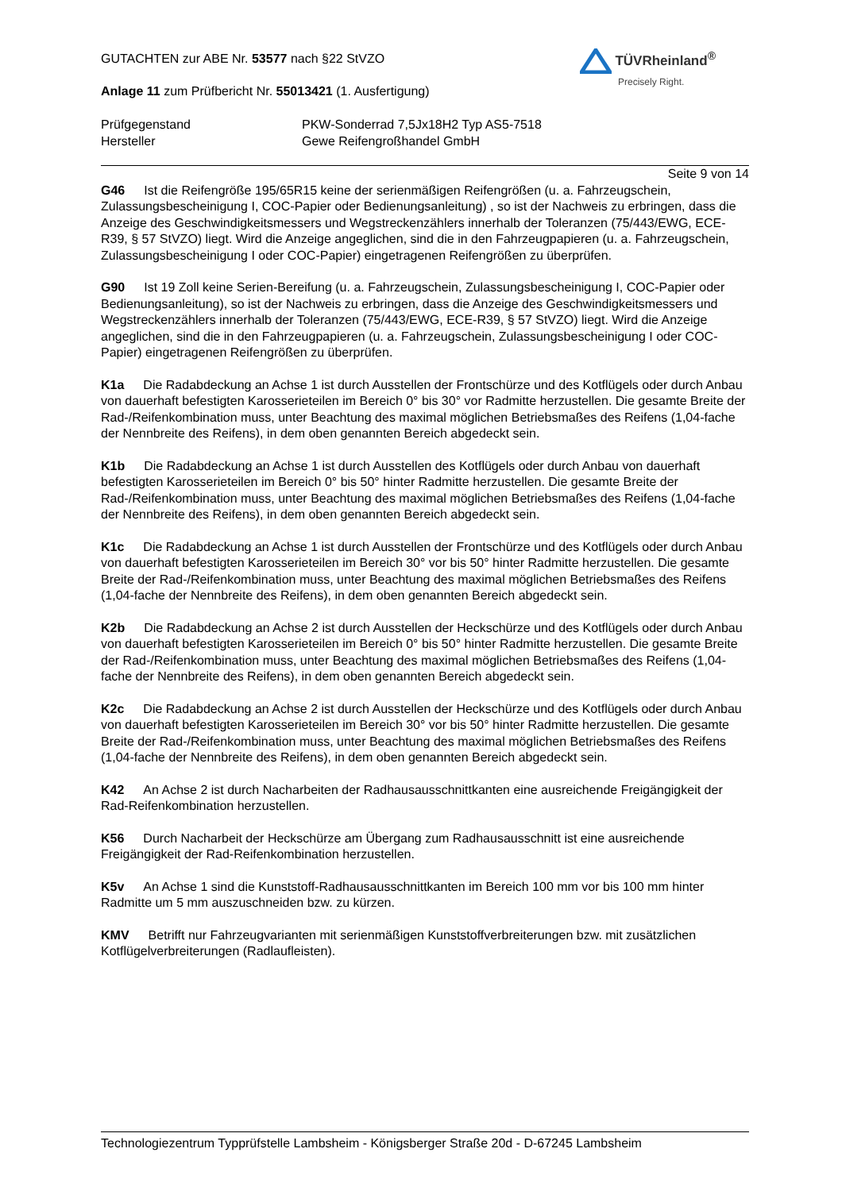TÜVRheinland<sup>®</sup>
Precisely Right.
GUTACHTEN zur ABE Nr. 53577 nach §22 StVZO
Anlage 11 zum Prüfbericht Nr. 55013421 (1. Ausfertigung)
Prüfgegenstand PKW-Sonderrad 7,5Jx18H2 Typ AS5-7518
Hersteller Gewe Reifengroßhandel GmbH
Seite 9 von 14
G46 Ist die Reifengröße 195/65R15 keine der serienmäßigen Reifengrößen (u. a. Fahrzeugschein, Zulassungsbescheinigung I, COC-Papier oder Bedienungsanleitung) , so ist der Nachweis zu erbringen, dass die Anzeige des Geschwindigkeitsmessers und Wegstreckenzählers innerhalb der Toleranzen (75/443/EWG, ECE-R39, § 57 StVZO) liegt. Wird die Anzeige angeglichen, sind die in den Fahrzeugpapieren (u. a. Fahrzeugschein, Zulassungsbescheinigung I oder COC-Papier) eingetragenen Reifengrößen zu überprüfen.
G90 Ist 19 Zoll keine Serien-Bereifung (u. a. Fahrzeugschein, Zulassungsbescheinigung I, COC-Papier oder Bedienungsanleitung), so ist der Nachweis zu erbringen, dass die Anzeige des Geschwindigkeitsmessers und Wegstreckenzählers innerhalb der Toleranzen (75/443/EWG, ECE-R39, § 57 StVZO) liegt. Wird die Anzeige angeglichen, sind die in den Fahrzeugpapieren (u. a. Fahrzeugschein, Zulassungsbescheinigung I oder COC-Papier) eingetragenen Reifengrößen zu überprüfen.
K1a Die Radabdeckung an Achse 1 ist durch Ausstellen der Frontschürze und des Kotflügels oder durch Anbau von dauerhaft befestigten Karosserieteilen im Bereich 0° bis 30° vor Radmitte herzustellen. Die gesamte Breite der Rad-/Reifenkombination muss, unter Beachtung des maximal möglichen Betriebsmaßes des Reifens (1,04-fache der Nennbreite des Reifens), in dem oben genannten Bereich abgedeckt sein.
K1b Die Radabdeckung an Achse 1 ist durch Ausstellen des Kotflügels oder durch Anbau von dauerhaft befestigten Karosserieteilen im Bereich 0° bis 50° hinter Radmitte herzustellen. Die gesamte Breite der Rad-/Reifenkombination muss, unter Beachtung des maximal möglichen Betriebsmaßes des Reifens (1,04-fache der Nennbreite des Reifens), in dem oben genannten Bereich abgedeckt sein.
K1c Die Radabdeckung an Achse 1 ist durch Ausstellen der Frontschürze und des Kotflügels oder durch Anbau von dauerhaft befestigten Karosserieteilen im Bereich 30° vor bis 50° hinter Radmitte herzustellen. Die gesamte Breite der Rad-/Reifenkombination muss, unter Beachtung des maximal möglichen Betriebsmaßes des Reifens (1,04-fache der Nennbreite des Reifens), in dem oben genannten Bereich abgedeckt sein.
K2b Die Radabdeckung an Achse 2 ist durch Ausstellen der Heckschürze und des Kotflügels oder durch Anbau von dauerhaft befestigten Karosserieteilen im Bereich 0° bis 50° hinter Radmitte herzustellen. Die gesamte Breite der Rad-/Reifenkombination muss, unter Beachtung des maximal möglichen Betriebsmaßes des Reifens (1,04-fache der Nennbreite des Reifens), in dem oben genannten Bereich abgedeckt sein.
K2c Die Radabdeckung an Achse 2 ist durch Ausstellen der Heckschürze und des Kotflügels oder durch Anbau von dauerhaft befestigten Karosserieteilen im Bereich 30° vor bis 50° hinter Radmitte herzustellen. Die gesamte Breite der Rad-/Reifenkombination muss, unter Beachtung des maximal möglichen Betriebsmaßes des Reifens (1,04-fache der Nennbreite des Reifens), in dem oben genannten Bereich abgedeckt sein.
K42 An Achse 2 ist durch Nacharbeiten der Radhausausschnittkanten eine ausreichende Freigängigkeit der Rad-Reifenkombination herzustellen.
K56 Durch Nacharbeit der Heckschürze am Übergang zum Radhausausschnitt ist eine ausreichende Freigängigkeit der Rad-Reifenkombination herzustellen.
K5v An Achse 1 sind die Kunststoff-Radhausausschnittkanten im Bereich 100 mm vor bis 100 mm hinter Radmitte um 5 mm auszuschneiden bzw. zu kürzen.
KMV Betrifft nur Fahrzeugvarianten mit serienmäßigen Kunststoffverbreiterungen bzw. mit zusätzlichen Kotflügelverbreiterungen (Radlaufleisten).
Technologiezentrum Typprüfstelle Lambsheim - Königsberger Straße 20d - D-67245 Lambsheim